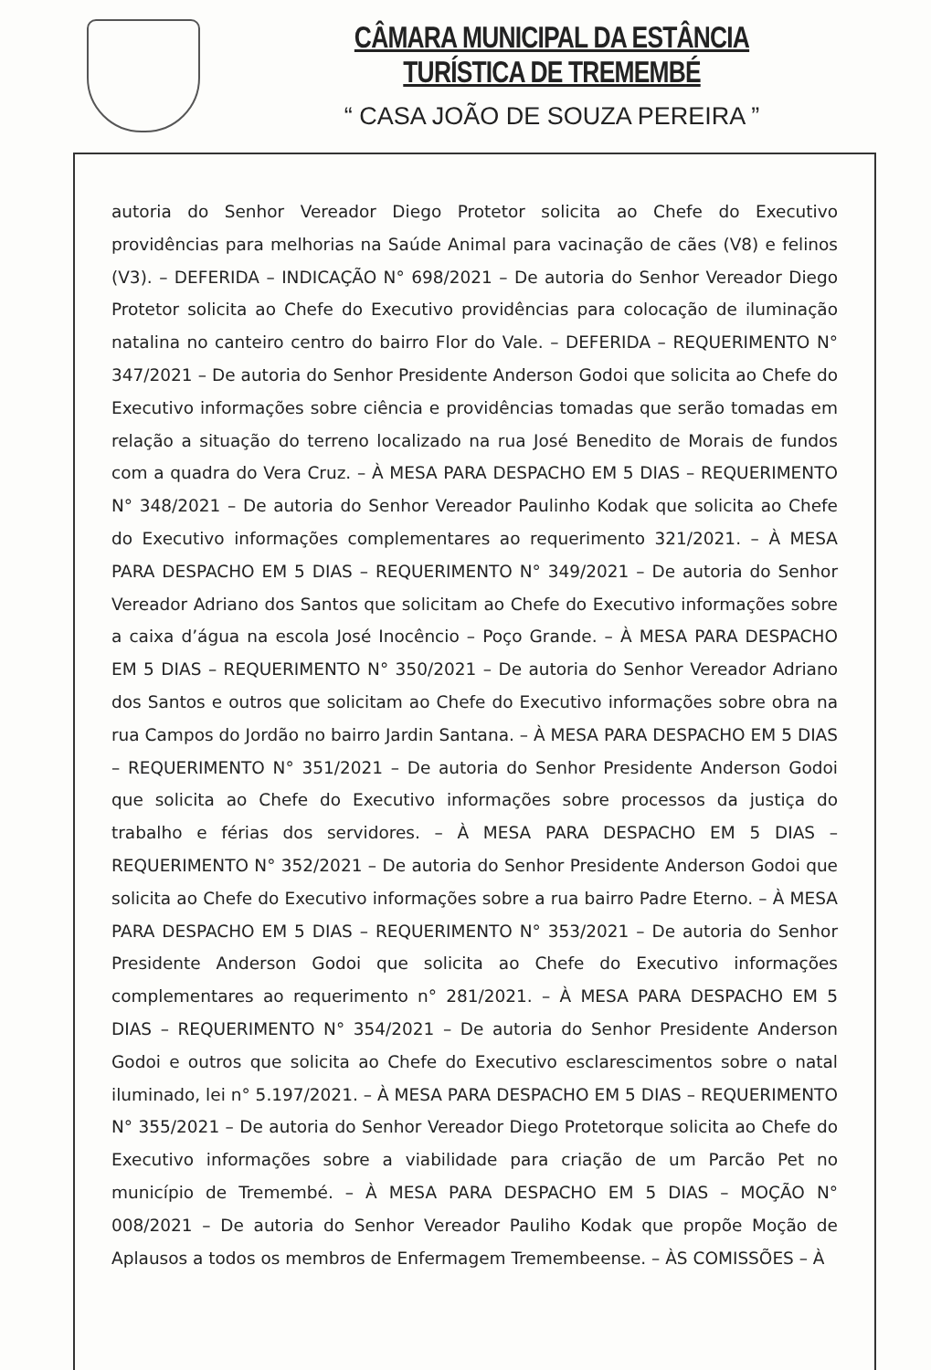CÂMARA MUNICIPAL DA ESTÂNCIA TURÍSTICA DE TREMEMBÉ
“ CASA JOÃO DE SOUZA PEREIRA ”
autoria do Senhor Vereador Diego Protetor solicita ao Chefe do Executivo providências para melhorias na Saúde Animal para vacinação de cães (V8) e felinos (V3). – DEFERIDA – INDICAÇÃO N° 698/2021 – De autoria do Senhor Vereador Diego Protetor solicita ao Chefe do Executivo providências para colocação de iluminação natalina no canteiro centro do bairro Flor do Vale. – DEFERIDA – REQUERIMENTO N° 347/2021 – De autoria do Senhor Presidente Anderson Godoi que solicita ao Chefe do Executivo informações sobre ciência e providências tomadas que serão tomadas em relação a situação do terreno localizado na rua José Benedito de Morais de fundos com a quadra do Vera Cruz. – À MESA PARA DESPACHO EM 5 DIAS – REQUERIMENTO N° 348/2021 – De autoria do Senhor Vereador Paulinho Kodak que solicita ao Chefe do Executivo informações complementares ao requerimento 321/2021. – À MESA PARA DESPACHO EM 5 DIAS – REQUERIMENTO N° 349/2021 – De autoria do Senhor Vereador Adriano dos Santos que solicitam ao Chefe do Executivo informações sobre a caixa d’água na escola José Inocêncio – Poço Grande. – À MESA PARA DESPACHO EM 5 DIAS – REQUERIMENTO N° 350/2021 – De autoria do Senhor Vereador Adriano dos Santos e outros que solicitam ao Chefe do Executivo informações sobre obra na rua Campos do Jordão no bairro Jardin Santana. – À MESA PARA DESPACHO EM 5 DIAS – REQUERIMENTO N° 351/2021 – De autoria do Senhor Presidente Anderson Godoi que solicita ao Chefe do Executivo informações sobre processos da justiça do trabalho e férias dos servidores. – À MESA PARA DESPACHO EM 5 DIAS – REQUERIMENTO N° 352/2021 – De autoria do Senhor Presidente Anderson Godoi que solicita ao Chefe do Executivo informações sobre a rua bairro Padre Eterno. – À MESA PARA DESPACHO EM 5 DIAS – REQUERIMENTO N° 353/2021 – De autoria do Senhor Presidente Anderson Godoi que solicita ao Chefe do Executivo informações complementares ao requerimento n° 281/2021. – À MESA PARA DESPACHO EM 5 DIAS – REQUERIMENTO N° 354/2021 – De autoria do Senhor Presidente Anderson Godoi e outros que solicita ao Chefe do Executivo esclarescimentos sobre o natal iluminado, lei n° 5.197/2021. – À MESA PARA DESPACHO EM 5 DIAS – REQUERIMENTO N° 355/2021 – De autoria do Senhor Vereador Diego Protetorque solicita ao Chefe do Executivo informações sobre a viabilidade para criação de um Parcão Pet no município de Tremembé. – À MESA PARA DESPACHO EM 5 DIAS – MOÇÃO N° 008/2021 – De autoria do Senhor Vereador Pauliho Kodak que propõe Moção de Aplausos a todos os membros de Enfermagem Tremembeense. – ÀS COMISSÕES – À